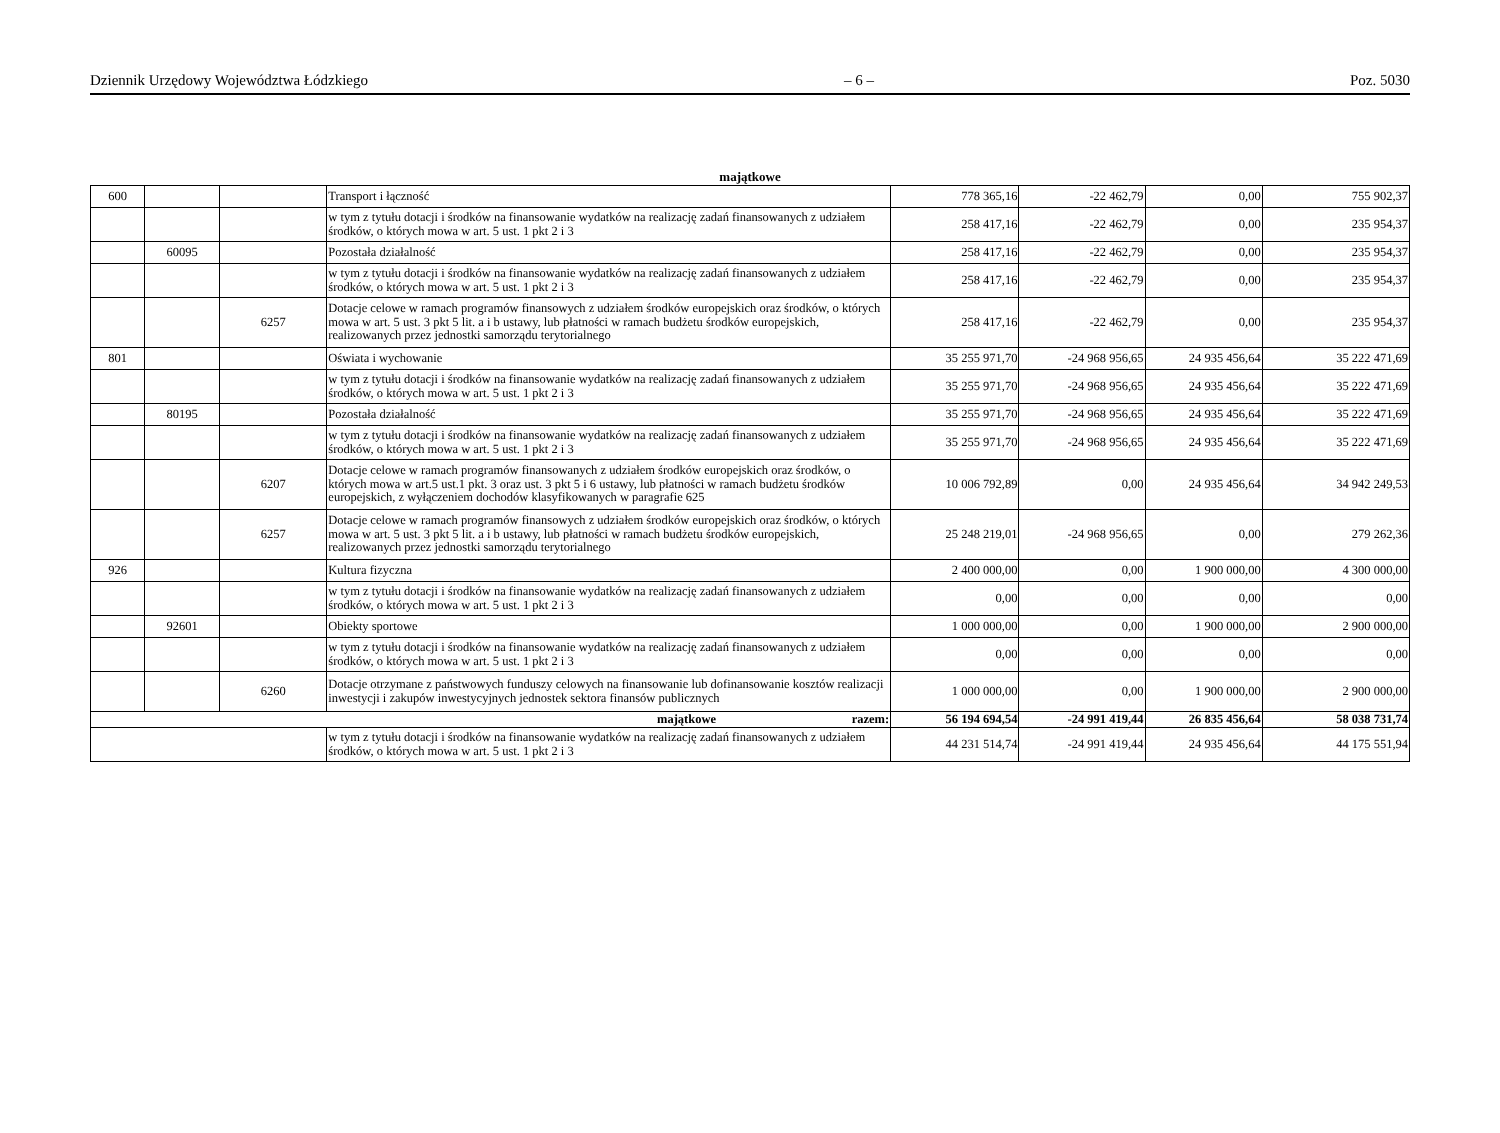Dziennik Urzędowy Województwa Łódzkiego – 6 – Poz. 5030
majątkowe
| 600 | | | Transport i łączność | 778 365,16 | -22 462,79 | 0,00 | 755 902,37 |
| | | | w tym z tytułu dotacji i środków na finansowanie wydatków na realizację zadań finansowanych z udziałem środków, o których mowa w art. 5 ust. 1 pkt 2 i 3 | 258 417,16 | -22 462,79 | 0,00 | 235 954,37 |
| | 60095 | | Pozostała działalność | 258 417,16 | -22 462,79 | 0,00 | 235 954,37 |
| | | | w tym z tytułu dotacji i środków na finansowanie wydatków na realizację zadań finansowanych z udziałem środków, o których mowa w art. 5 ust. 1 pkt 2 i 3 | 258 417,16 | -22 462,79 | 0,00 | 235 954,37 |
| | | 6257 | Dotacje celowe w ramach programów finansowych z udziałem środków europejskich oraz środków, o których mowa w art. 5 ust. 3 pkt 5 lit. a i b ustawy, lub płatności w ramach budżetu środków europejskich, realizowanych przez jednostki samorządu terytorialnego | 258 417,16 | -22 462,79 | 0,00 | 235 954,37 |
| 801 | | | Oświata i wychowanie | 35 255 971,70 | -24 968 956,65 | 24 935 456,64 | 35 222 471,69 |
| | | | w tym z tytułu dotacji i środków na finansowanie wydatków na realizację zadań finansowanych z udziałem środków, o których mowa w art. 5 ust. 1 pkt 2 i 3 | 35 255 971,70 | -24 968 956,65 | 24 935 456,64 | 35 222 471,69 |
| | 80195 | | Pozostała działalność | 35 255 971,70 | -24 968 956,65 | 24 935 456,64 | 35 222 471,69 |
| | | | w tym z tytułu dotacji i środków na finansowanie wydatków na realizację zadań finansowanych z udziałem środków, o których mowa w art. 5 ust. 1 pkt 2 i 3 | 35 255 971,70 | -24 968 956,65 | 24 935 456,64 | 35 222 471,69 |
| | | 6207 | Dotacje celowe w ramach programów finansowanych z udziałem środków europejskich oraz środków, o których mowa w art.5 ust.1 pkt. 3 oraz ust. 3 pkt 5 i 6 ustawy, lub płatności w ramach budżetu środków europejskich, z wyłączeniem dochodów klasyfikowanych w paragrafie 625 | 10 006 792,89 | 0,00 | 24 935 456,64 | 34 942 249,53 |
| | | 6257 | Dotacje celowe w ramach programów finansowych z udziałem środków europejskich oraz środków, o których mowa w art. 5 ust. 3 pkt 5 lit. a i b ustawy, lub płatności w ramach budżetu środków europejskich, realizowanych przez jednostki samorządu terytorialnego | 25 248 219,01 | -24 968 956,65 | 0,00 | 279 262,36 |
| 926 | | | Kultura fizyczna | 2 400 000,00 | 0,00 | 1 900 000,00 | 4 300 000,00 |
| | | | w tym z tytułu dotacji i środków na finansowanie wydatków na realizację zadań finansowanych z udziałem środków, o których mowa w art. 5 ust. 1 pkt 2 i 3 | 0,00 | 0,00 | 0,00 | 0,00 |
| | 92601 | | Obiekty sportowe | 1 000 000,00 | 0,00 | 1 900 000,00 | 2 900 000,00 |
| | | | w tym z tytułu dotacji i środków na finansowanie wydatków na realizację zadań finansowanych z udziałem środków, o których mowa w art. 5 ust. 1 pkt 2 i 3 | 0,00 | 0,00 | 0,00 | 0,00 |
| | | 6260 | Dotacje otrzymane z państwowych funduszy celowych na finansowanie lub dofinansowanie kosztów realizacji inwestycji i zakupów inwestycyjnych jednostek sektora finansów publicznych | 1 000 000,00 | 0,00 | 1 900 000,00 | 2 900 000,00 |
| majątkowe razem: | | | | 56 194 694,54 | -24 991 419,44 | 26 835 456,64 | 58 038 731,74 |
| | | | w tym z tytułu dotacji i środków na finansowanie wydatków na realizację zadań finansowanych z udziałem środków, o których mowa w art. 5 ust. 1 pkt 2 i 3 | 44 231 514,74 | -24 991 419,44 | 24 935 456,64 | 44 175 551,94 |